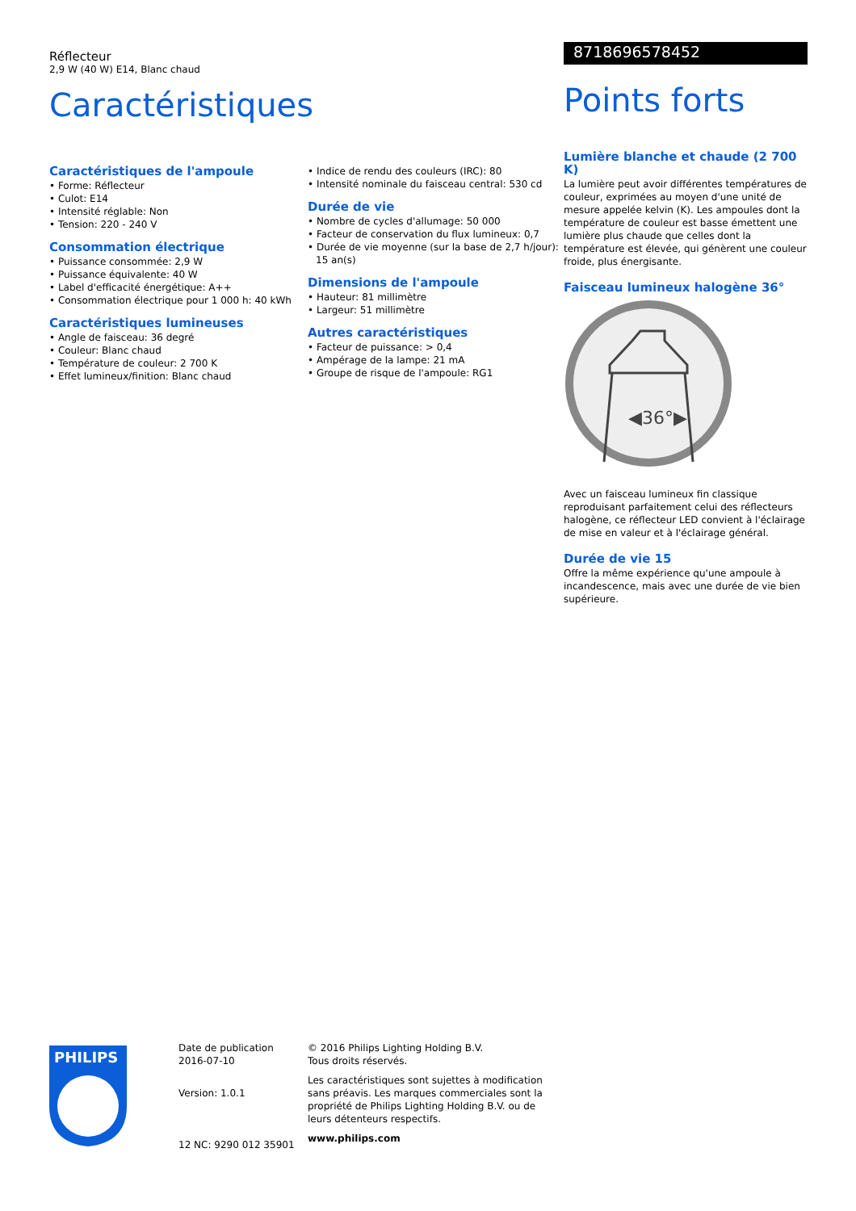Réflecteur
2,9 W (40 W) E14, Blanc chaud
Caractéristiques
Caractéristiques de l'ampoule
• Forme: Réflecteur
• Culot: E14
• Intensité réglable: Non
• Tension: 220 - 240 V
Consommation électrique
• Puissance consommée: 2,9 W
• Puissance équivalente: 40 W
• Label d'efficacité énergétique: A++
• Consommation électrique pour 1 000 h: 40 kWh
Caractéristiques lumineuses
• Angle de faisceau: 36 degré
• Couleur: Blanc chaud
• Température de couleur: 2 700 K
• Effet lumineux/finition: Blanc chaud
• Indice de rendu des couleurs (IRC): 80
• Intensité nominale du faisceau central: 530 cd
Durée de vie
• Nombre de cycles d'allumage: 50 000
• Facteur de conservation du flux lumineux: 0,7
• Durée de vie moyenne (sur la base de 2,7 h/jour): 15 an(s)
Dimensions de l'ampoule
• Hauteur: 81 millimètre
• Largeur: 51 millimètre
Autres caractéristiques
• Facteur de puissance: > 0,4
• Ampérage de la lampe: 21 mA
• Groupe de risque de l'ampoule: RG1
8718696578452
Points forts
Lumière blanche et chaude (2 700 K)
La lumière peut avoir différentes températures de couleur, exprimées au moyen d'une unité de mesure appelée kelvin (K). Les ampoules dont la température de couleur est basse émettent une lumière plus chaude que celles dont la température est élevée, qui génèrent une couleur froide, plus énergisante.
Faisceau lumineux halogène 36°
◀36°▶
Avec un faisceau lumineux fin classique reproduisant parfaitement celui des réflecteurs halogène, ce réflecteur LED convient à l'éclairage de mise en valeur et à l'éclairage général.
Durée de vie 15
Offre la même expérience qu'une ampoule à incandescence, mais avec une durée de vie bien supérieure.
PHILIPS
Date de publication
2016-07-10
Version: 1.0.1
12 NC: 9290 012 35901
© 2016 Philips Lighting Holding B.V.
Tous droits réservés.
Les caractéristiques sont sujettes à modification sans préavis. Les marques commerciales sont la propriété de Philips Lighting Holding B.V. ou de leurs détenteurs respectifs.
www.philips.com